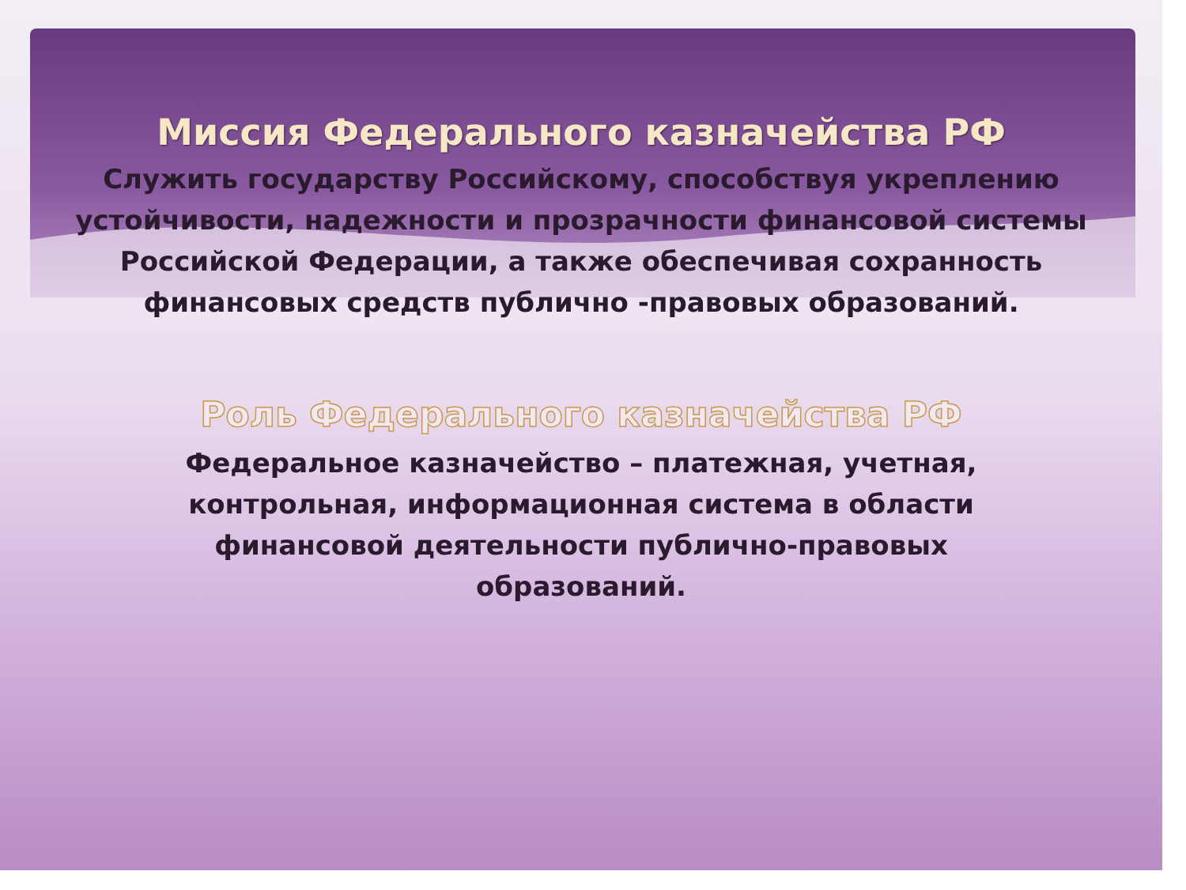Миссия Федерального казначейства РФ
Служить государству Российскому, способствуя укреплению устойчивости, надежности и прозрачности финансовой системы Российской Федерации, а также обеспечивая сохранность финансовых средств публично -правовых образований.
Роль Федерального казначейства РФ
Федеральное казначейство – платежная, учетная, контрольная, информационная система в области финансовой деятельности публично-правовых образований.